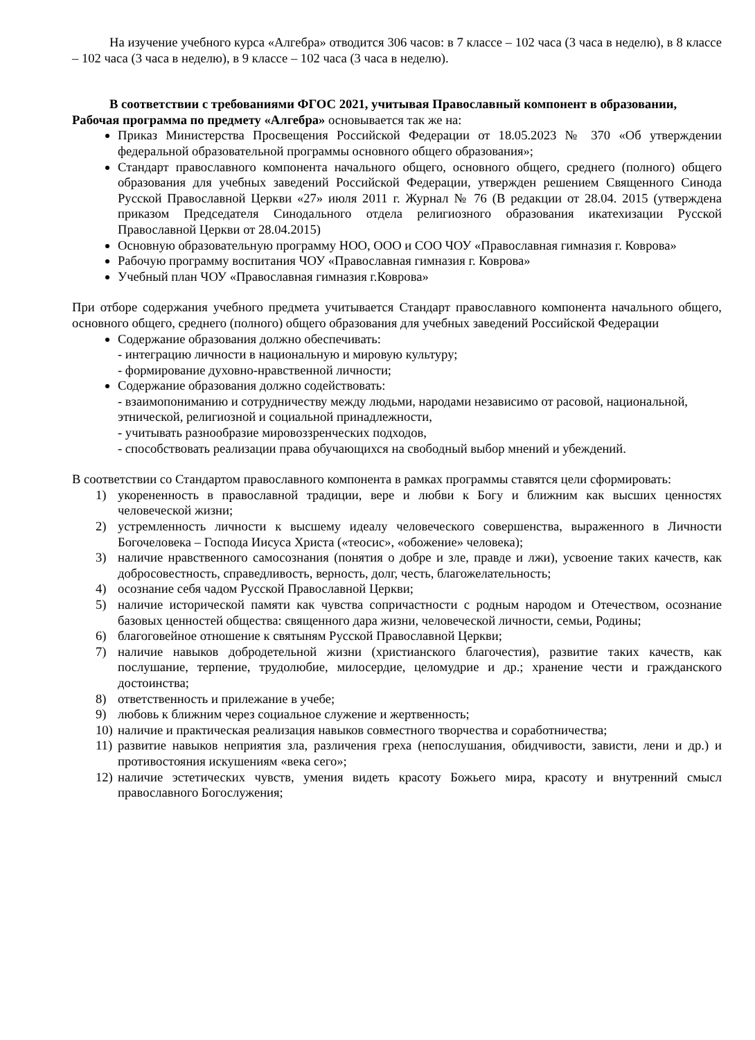На изучение учебного курса «Алгебра» отводится 306 часов: в 7 классе – 102 часа (3 часа в неделю), в 8 классе – 102 часа (3 часа в неделю), в 9 классе – 102 часа (3 часа в неделю).
В соответствии с требованиями ФГОС 2021, учитывая Православный компонент в образовании, Рабочая программа по предмету «Алгебра» основывается так же на:
Приказ Министерства Просвещения Российской Федерации от 18.05.2023 № 370 «Об утверждении федеральной образовательной программы основного общего образования»;
Стандарт православного компонента начального общего, основного общего, среднего (полного) общего образования для учебных заведений Российской Федерации, утвержден решением Священного Синода Русской Православной Церкви «27» июля 2011 г. Журнал № 76 (В редакции от 28.04. 2015 (утверждена приказом Председателя Синодального отдела религиозного образования икатехизации Русской Православной Церкви от 28.04.2015)
Основную образовательную программу НОО, ООО и СОО ЧОУ «Православная гимназия г. Коврова»
Рабочую программу воспитания ЧОУ «Православная гимназия г. Коврова»
Учебный план ЧОУ «Православная гимназия г.Коврова»
При отборе содержания учебного предмета учитывается Стандарт православного компонента начального общего, основного общего, среднего (полного) общего образования для учебных заведений Российской Федерации
Содержание образования должно обеспечивать:
- интеграцию личности в национальную и мировую культуру;
- формирование духовно-нравственной личности;
Содержание образования должно содействовать:
- взаимопониманию и сотрудничеству между людьми, народами независимо от расовой, национальной, этнической, религиозной и социальной принадлежности,
- учитывать разнообразие мировоззренческих подходов,
- способствовать реализации права обучающихся на свободный выбор мнений и убеждений.
В соответствии со Стандартом православного компонента в рамках программы ставятся цели сформировать:
1) укорененность в православной традиции, вере и любви к Богу и ближним как высших ценностях человеческой жизни;
2) устремленность личности к высшему идеалу человеческого совершенства, выраженного в Личности Богочеловека – Господа Иисуса Христа («теосис», «обожение» человека);
3) наличие нравственного самосознания (понятия о добре и зле, правде и лжи), усвоение таких качеств, как добросовестность, справедливость, верность, долг, честь, благожелательность;
4) осознание себя чадом Русской Православной Церкви;
5) наличие исторической памяти как чувства сопричастности с родным народом и Отечеством, осознание базовых ценностей общества: священного дара жизни, человеческой личности, семьи, Родины;
6) благоговейное отношение к святыням Русской Православной Церкви;
7) наличие навыков добродетельной жизни (христианского благочестия), развитие таких качеств, как послушание, терпение, трудолюбие, милосердие, целомудрие и др.; хранение чести и гражданского достоинства;
8) ответственность и прилежание в учебе;
9) любовь к ближним через социальное служение и жертвенность;
10) наличие и практическая реализация навыков совместного творчества и соработничества;
11) развитие навыков неприятия зла, различения греха (непослушания, обидчивости, зависти, лени и др.) и противостояния искушениям «века сего»;
12) наличие эстетических чувств, умения видеть красоту Божьего мира, красоту и внутренний смысл православного Богослужения;